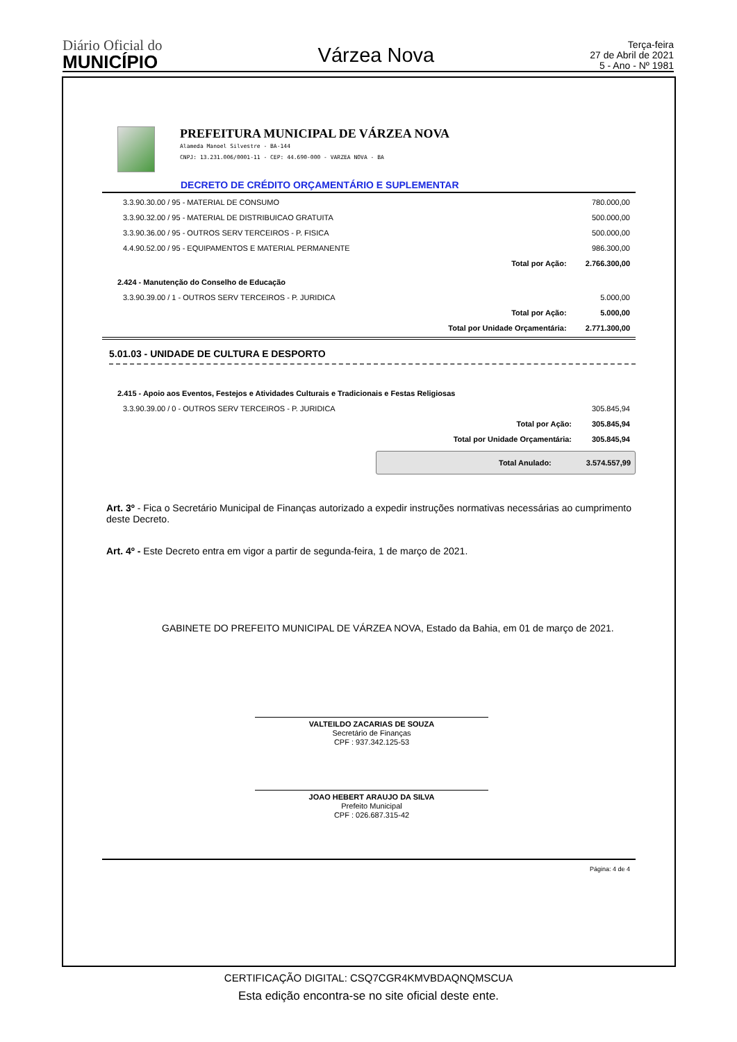Diário Oficial do
MUNICÍPIO
Várzea Nova
Terça-feira
27 de Abril de 2021
5 - Ano - Nº 1981
PREFEITURA MUNICIPAL DE VÁRZEA NOVA
Alameda Manoel Silvestre - BA-144
CNPJ: 13.231.006/0001-11 - CEP: 44.690-000 - VARZEA NOVA - BA
DECRETO DE CRÉDITO ORÇAMENTÁRIO E SUPLEMENTAR
| 3.3.90.30.00 / 95 - MATERIAL DE CONSUMO | | 780.000,00 |
| 3.3.90.32.00 / 95 - MATERIAL DE DISTRIBUICAO GRATUITA | | 500.000,00 |
| 3.3.90.36.00 / 95 - OUTROS SERV TERCEIROS - P. FISICA | | 500.000,00 |
| 4.4.90.52.00 / 95 - EQUIPAMENTOS E MATERIAL PERMANENTE | | 986.300,00 |
| | Total por Ação: | 2.766.300,00 |
| 2.424 - Manutenção do Conselho de Educação | | |
| 3.3.90.39.00 / 1 - OUTROS SERV TERCEIROS - P. JURIDICA | | 5.000,00 |
| | Total por Ação: | 5.000,00 |
| | Total por Unidade Orçamentária: | 2.771.300,00 |
5.01.03 - UNIDADE DE CULTURA E DESPORTO
| 2.415 - Apoio aos Eventos, Festejos e Atividades Culturais e Tradicionais e Festas Religiosas | | |
| 3.3.90.39.00 / 0 - OUTROS SERV TERCEIROS - P. JURIDICA | | 305.845,94 |
| | Total por Ação: | 305.845,94 |
| | Total por Unidade Orçamentária: | 305.845,94 |
Total Anulado: 3.574.557,99
Art. 3º - Fica o Secretário Municipal de Finanças autorizado a expedir instruções normativas necessárias ao cumprimento deste Decreto.
Art. 4º - Este Decreto entra em vigor a partir de segunda-feira, 1 de março de 2021.
GABINETE DO PREFEITO MUNICIPAL DE VÁRZEA NOVA, Estado da Bahia, em 01 de março de 2021.
VALTEILDO ZACARIAS DE SOUZA
Secretário de Finanças
CPF : 937.342.125-53
JOAO HEBERT ARAUJO DA SILVA
Prefeito Municipal
CPF : 026.687.315-42
Página: 4 de 4
CERTIFICAÇÃO DIGITAL: CSQ7CGR4KMVBDAQNQMSCUA
Esta edição encontra-se no site oficial deste ente.